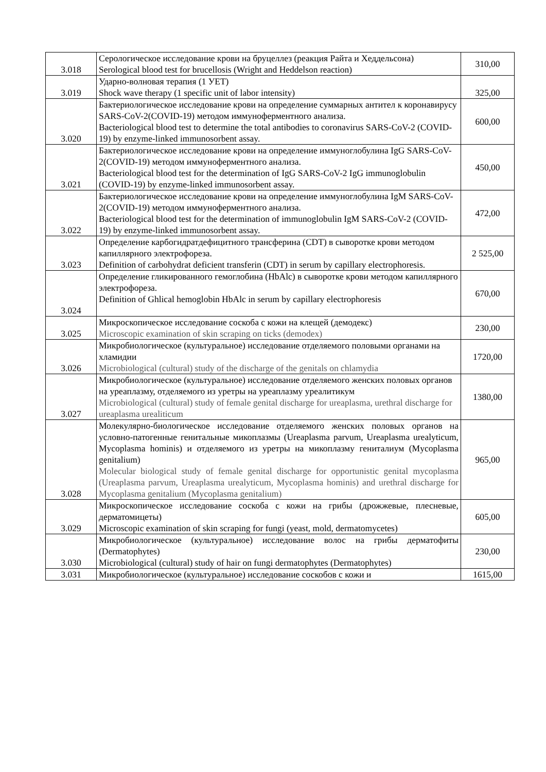| 3.018 | Серологическое исследование крови на бруцеллез (реакция Райта и Хеддельсона) Serological blood test for brucellosis (Wright and Heddelson reaction) | 310,00 |
| 3.019 | Ударно-волновая терапия (1 УЕТ) Shock wave therapy (1 specific unit of labor intensity) | 325,00 |
| 3.020 | Бактериологическое исследование крови на определение суммарных антител к коронавирусу SARS-CoV-2(COVID-19) методом иммуноферментного анализа. Bacteriological blood test to determine the total antibodies to coronavirus SARS-CoV-2 (COVID-19) by enzyme-linked immunosorbent assay. | 600,00 |
| 3.021 | Бактериологическое исследование крови на определение иммуноглобулина IgG SARS-CoV-2(COVID-19) методом иммуноферментного анализа. Bacteriological blood test for the determination of IgG SARS-CoV-2 IgG immunoglobulin (COVID-19) by enzyme-linked immunosorbent assay. | 450,00 |
| 3.022 | Бактериологическое исследование крови на определение иммуноглобулина IgM SARS-CoV-2(COVID-19) методом иммуноферментного анализа. Bacteriological blood test for the determination of immunoglobulin IgM SARS-CoV-2 (COVID-19) by enzyme-linked immunosorbent assay. | 472,00 |
| 3.023 | Определение карбогидратдефицитного трансферина (CDT) в сыворотке крови методом капиллярного электрофореза. Definition of carbohydrat deficient transferin (CDT) in serum by capillary electrophoresis. | 2 525,00 |
| 3.024 | Определение гликированного гемоглобина (HbAlc) в сыворотке крови методом капиллярного электрофореза. Definition of Ghlical hemoglobin HbAlc in serum by capillary electrophoresis | 670,00 |
| 3.025 | Микроскопическое исследование соскоба с кожи на клещей (демодекс) Microscopic examination of skin scraping on ticks (demodex) | 230,00 |
| 3.026 | Микробиологическое (культуральное) исследование отделяемого половыми органами на хламидии Microbiological (cultural) study of the discharge of the genitals on chlamydia | 1720,00 |
| 3.027 | Микробиологическое (культуральное) исследование отделяемого женских половых органов на уреаплазму, отделяемого из уретры на уреаплазму уреалитикум Microbiological (cultural) study of female genital discharge for ureaplasma, urethral discharge for ureaplasma urealiticum | 1380,00 |
| 3.028 | Молекулярно-биологическое исследование отделяемого женских половых органов на условно-патогенные генитальные микоплазмы (Ureaplasma parvum, Ureaplasma urealyticum, Mycoplasma hominis) и отделяемого из уретры на микоплазму гениталиум (Mycoplasma genitalium) Molecular biological study of female genital discharge for opportunistic genital mycoplasma (Ureaplasma parvum, Ureaplasma urealyticum, Mycoplasma hominis) and urethral discharge for Mycoplasma genitalium (Mycoplasma genitalium) | 965,00 |
| 3.029 | Микроскопическое исследование соскоба с кожи на грибы (дрожжевые, плесневые, дерматомицеты) Microscopic examination of skin scraping for fungi (yeast, mold, dermatomycetes) | 605,00 |
| 3.030 | Микробиологическое (культуральное) исследование волос на грибы дерматофиты (Dermatophytes) Microbiological (cultural) study of hair on fungi dermatophytes (Dermatophytes) | 230,00 |
| 3.031 | Микробиологическое (культуральное) исследование соскобов с кожи и | 1615,00 |